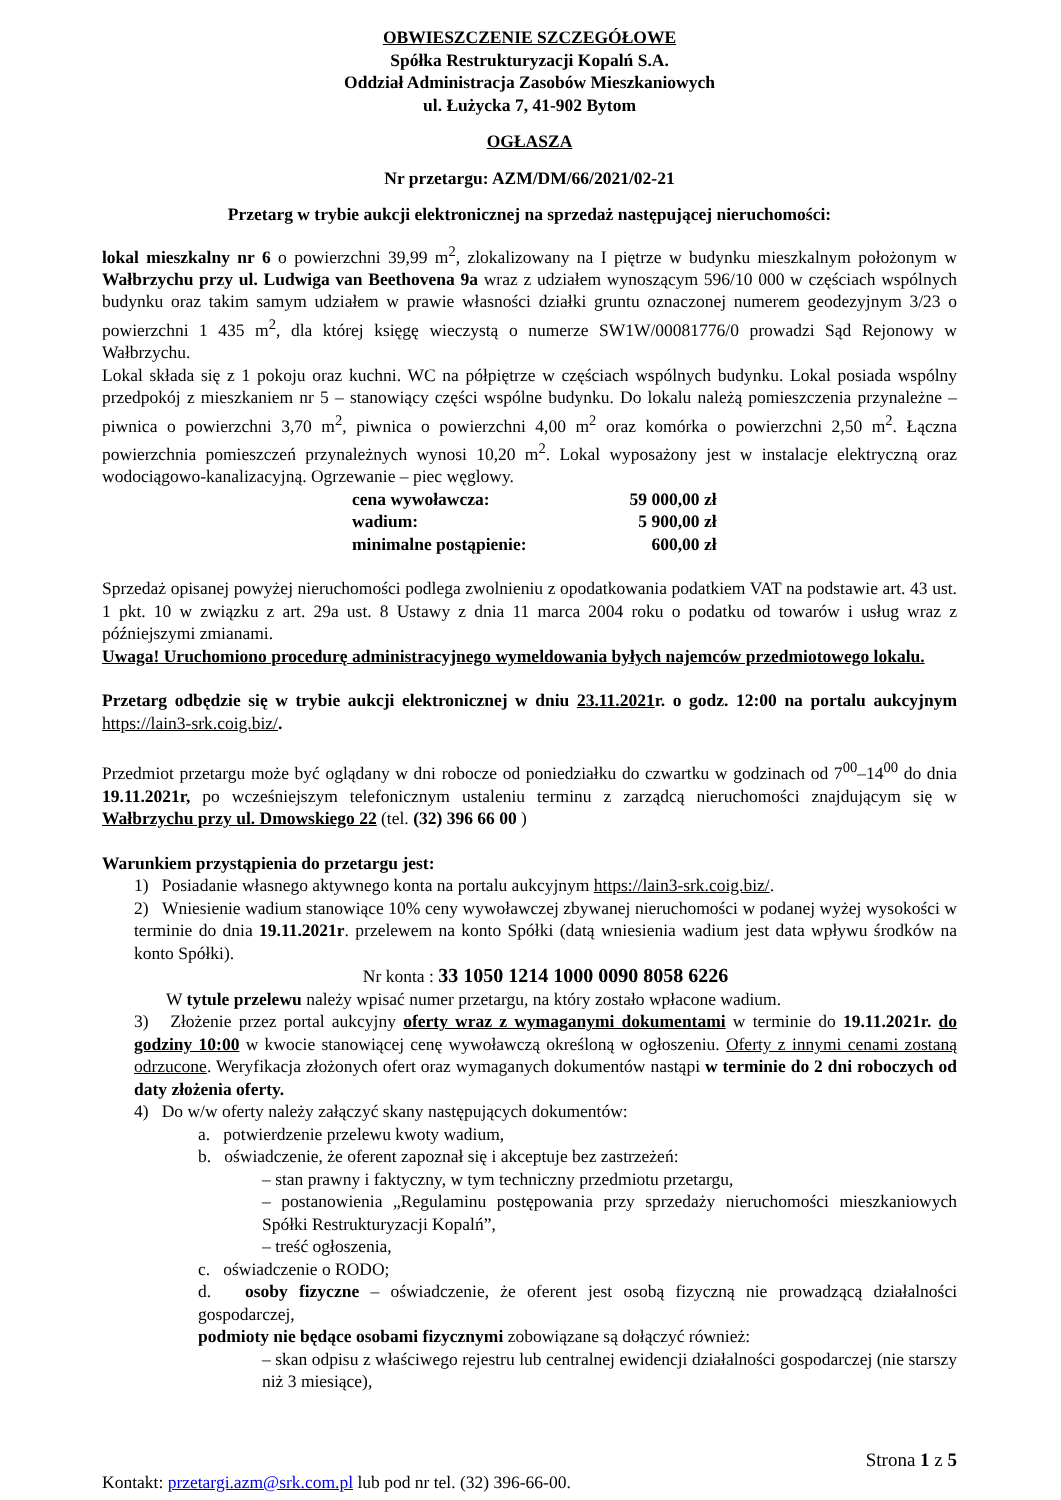OBWIESZCZENIE SZCZEGÓŁOWE
Spółka Restrukturyzacji Kopalń S.A.
Oddział Administracja Zasobów Mieszkaniowych
ul. Łużycka 7, 41-902 Bytom
OGŁASZA
Nr przetargu: AZM/DM/66/2021/02-21
Przetarg w trybie aukcji elektronicznej na sprzedaż następującej nieruchomości:
lokal mieszkalny nr 6 o powierzchni 39,99 m<sup>2</sup>, zlokalizowany na I piętrze w budynku mieszkalnym położonym w Wałbrzychu przy ul. Ludwiga van Beethovena 9a wraz z udziałem wynoszącym 596/10 000 w częściach wspólnych budynku oraz takim samym udziałem w prawie własności działki gruntu oznaczonej numerem geodezyjnym 3/23 o powierzchni 1 435 m<sup>2</sup>, dla której księgę wieczystą o numerze SW1W/00081776/0 prowadzi Sąd Rejonowy w Wałbrzychu.
Lokal składa się z 1 pokoju oraz kuchni. WC na półpiętrze w częściach wspólnych budynku. Lokal posiada wspólny przedpokój z mieszkaniem nr 5 – stanowiący części wspólne budynku. Do lokalu należą pomieszczenia przynależne – piwnica o powierzchni 3,70 m<sup>2</sup>, piwnica o powierzchni 4,00 m<sup>2</sup> oraz komórka o powierzchni 2,50 m<sup>2</sup>. Łączna powierzchnia pomieszczeń przynależnych wynosi 10,20 m<sup>2</sup>. Lokal wyposażony jest w instalacje elektryczną oraz wodociągowo-kanalizacyjną. Ogrzewanie – piec węglowy.
| cena wywoławcza: | 59 000,00 zł |
| wadium: | 5 900,00 zł |
| minimalne postąpienie: | 600,00 zł |
Sprzedaż opisanej powyżej nieruchomości podlega zwolnieniu z opodatkowania podatkiem VAT na podstawie art. 43 ust. 1 pkt. 10 w związku z art. 29a ust. 8 Ustawy z dnia 11 marca 2004 roku o podatku od towarów i usług wraz z późniejszymi zmianami.
Uwaga! Uruchomiono procedurę administracyjnego wymeldowania byłych najemców przedmiotowego lokalu.
Przetarg odbędzie się w trybie aukcji elektronicznej w dniu 23.11.2021r. o godz. 12:00 na portalu aukcyjnym https://lain3-srk.coig.biz/.
Przedmiot przetargu może być oglądany w dni robocze od poniedziałku do czwartku w godzinach od 7<sup>00</sup>–14<sup>00</sup> do dnia 19.11.2021r, po wcześniejszym telefonicznym ustaleniu terminu z zarządcą nieruchomości znajdującym się w Wałbrzychu przy ul. Dmowskiego 22 (tel. (32) 396 66 00 )
Warunkiem przystąpienia do przetargu jest:
1) Posiadanie własnego aktywnego konta na portalu aukcyjnym https://lain3-srk.coig.biz/.
2) Wniesienie wadium stanowiące 10% ceny wywoławczej zbywanej nieruchomości w podanej wyżej wysokości w terminie do dnia 19.11.2021r. przelewem na konto Spółki (datą wniesienia wadium jest data wpływu środków na konto Spółki).
Nr konta : 33 1050 1214 1000 0090 8058 6226
W tytule przelewu należy wpisać numer przetargu, na który zostało wpłacone wadium.
3) Złożenie przez portal aukcyjny oferty wraz z wymaganymi dokumentami w terminie do 19.11.2021r. do godziny 10:00 w kwocie stanowiącej cenę wywoławczą określoną w ogłoszeniu. Oferty z innymi cenami zostaną odrzucone. Weryfikacja złożonych ofert oraz wymaganych dokumentów nastąpi w terminie do 2 dni roboczych od daty złożenia oferty.
4) Do w/w oferty należy załączyć skany następujących dokumentów:
a. potwierdzenie przelewu kwoty wadium,
b. oświadczenie, że oferent zapoznał się i akceptuje bez zastrzeżeń:
– stan prawny i faktyczny, w tym techniczny przedmiotu przetargu,
– postanowienia „Regulaminu postępowania przy sprzedaży nieruchomości mieszkaniowych Spółki Restrukturyzacji Kopalń”,
– treść ogłoszenia,
c. oświadczenie o RODO;
d. osoby fizyczne – oświadczenie, że oferent jest osobą fizyczną nie prowadzącą działalności gospodarczej,
podmioty nie będące osobami fizycznymi zobowiązane są dołączyć również:
– skan odpisu z właściwego rejestru lub centralnej ewidencji działalności gospodarczej (nie starszy niż 3 miesiące),
Strona 1 z 5
Kontakt: przetargi.azm@srk.com.pl lub pod nr tel. (32) 396-66-00.